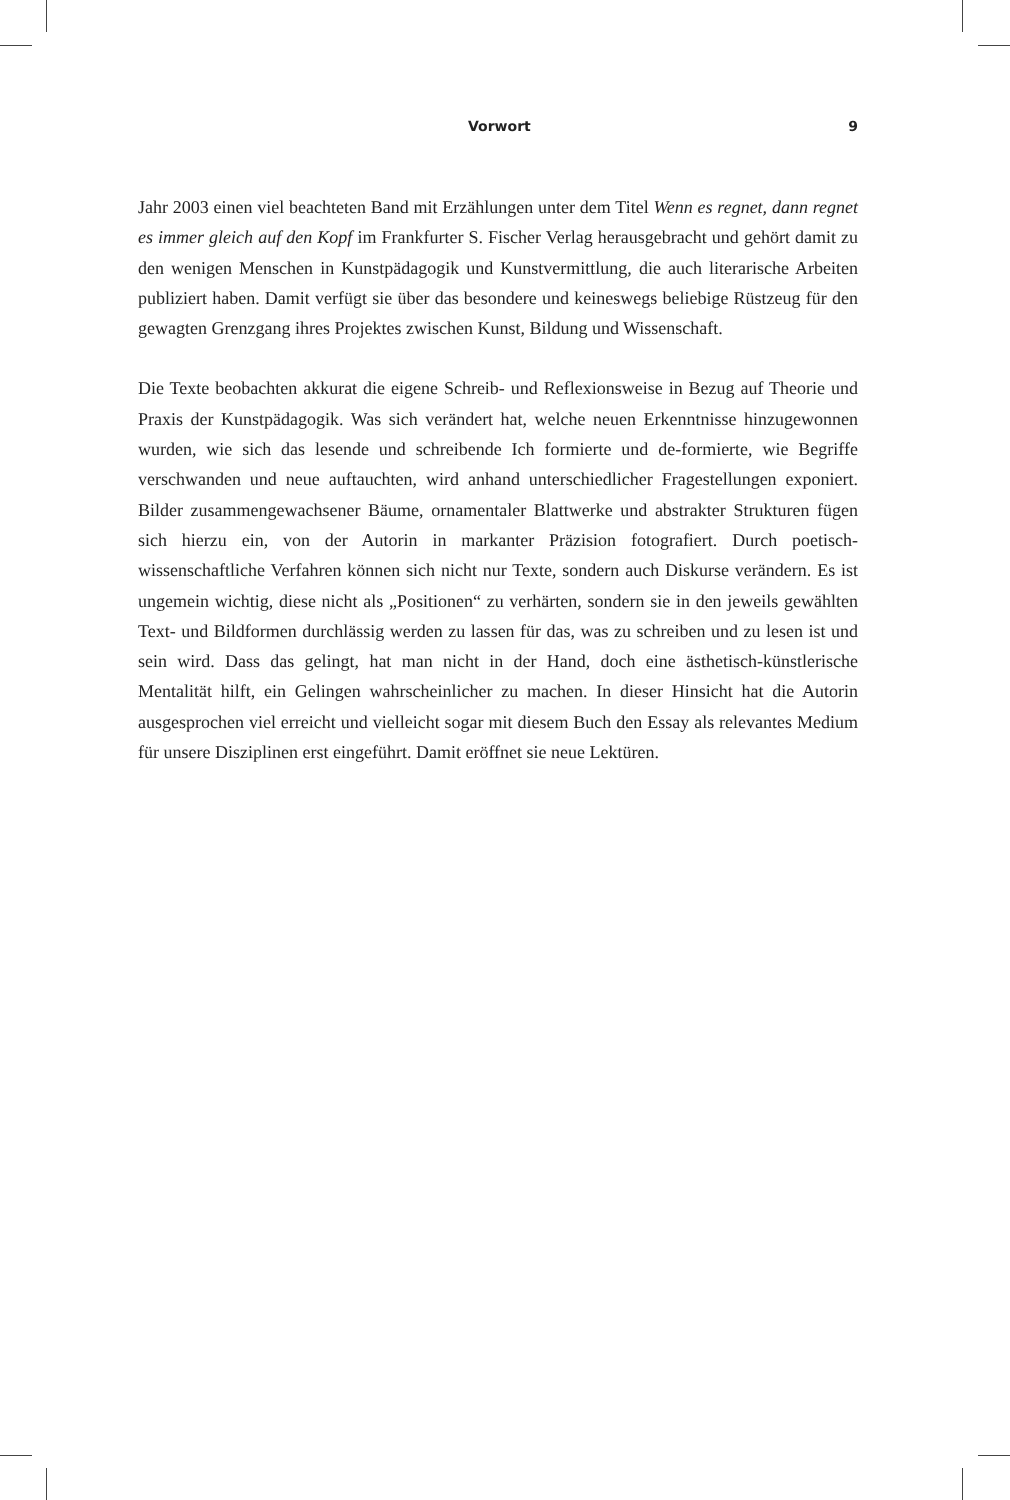Vorwort 9
Jahr 2003 einen viel beachteten Band mit Erzählungen unter dem Titel Wenn es regnet, dann regnet es immer gleich auf den Kopf im Frankfurter S. Fischer Verlag herausgebracht und gehört damit zu den wenigen Menschen in Kunstpädagogik und Kunstvermittlung, die auch literarische Arbeiten publiziert haben. Damit verfügt sie über das besondere und keineswegs beliebige Rüstzeug für den gewagten Grenzgang ihres Projektes zwischen Kunst, Bildung und Wissenschaft.
Die Texte beobachten akkurat die eigene Schreib- und Reflexionsweise in Bezug auf Theorie und Praxis der Kunstpädagogik. Was sich verändert hat, welche neuen Erkenntnisse hinzugewonnen wurden, wie sich das lesende und schreibende Ich formierte und de-formierte, wie Begriffe verschwanden und neue auftauchten, wird anhand unterschiedlicher Frage­stellungen exponiert. Bilder zusammengewachsener Bäume, ornamentaler Blattwerke und abstrakter Strukturen fügen sich hierzu ein, von der Autorin in markanter Präzision fotografiert. Durch poetisch-wissenschaftliche Verfahren können sich nicht nur Texte, sondern auch Diskurse verändern. Es ist ungemein wichtig, diese nicht als „Positionen“ zu verhärten, sondern sie in den jeweils gewählten Text- und Bildformen durchlässig werden zu lassen für das, was zu schreiben und zu lesen ist und sein wird. Dass das gelingt, hat man nicht in der Hand, doch eine ästhetisch-künstlerische Mentalität hilft, ein Gelingen wahrscheinlicher zu machen. In dieser Hinsicht hat die Autorin ausgesprochen viel erreicht und vielleicht sogar mit diesem Buch den Essay als relevantes Medium für unsere Disziplinen erst eingeführt. Damit eröffnet sie neue Lektüren.